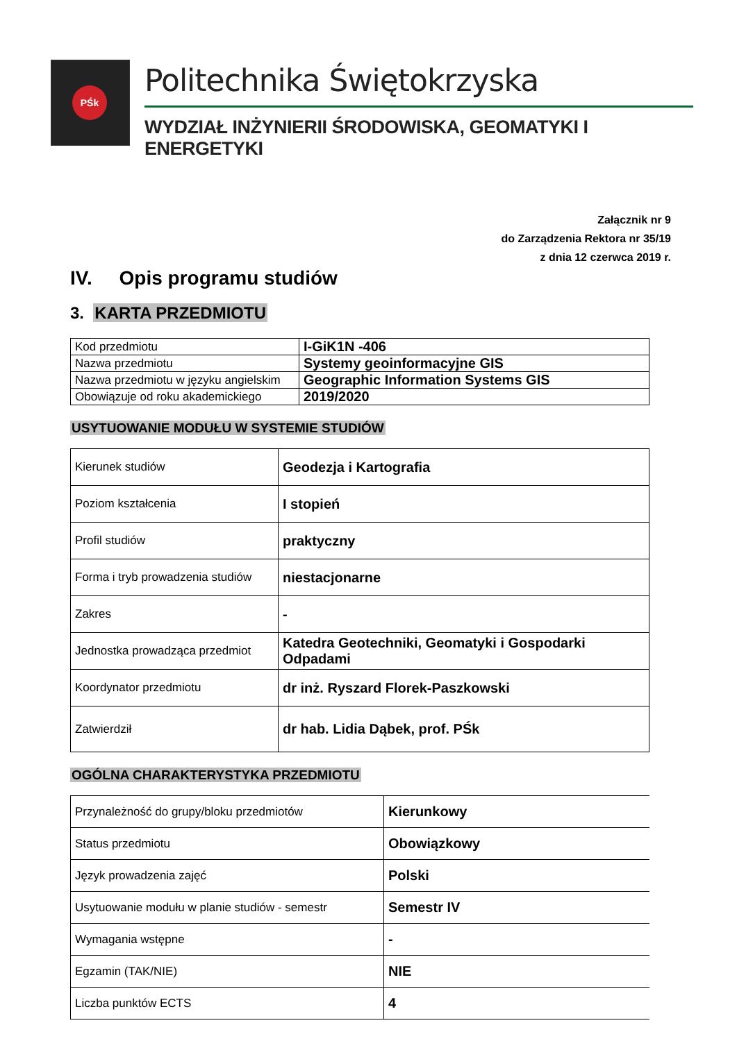PŚk Politechnika Świętokrzyska
WYDZIAŁ INŻYNIERII ŚRODOWISKA, GEOMATYKI I ENERGETYKI
Załącznik nr 9
do Zarządzenia Rektora nr 35/19
z dnia 12 czerwca 2019 r.
IV. Opis programu studiów
3. KARTA PRZEDMIOTU
| Kod przedmiotu | I-GiK1N -406 |
| Nazwa przedmiotu | Systemy geoinformacyjne GIS |
| Nazwa przedmiotu w języku angielskim | Geographic Information Systems GIS |
| Obowiązuje od roku akademickiego | 2019/2020 |
USYTUOWANIE MODUŁU W SYSTEMIE STUDIÓW
| Kierunek studiów | Geodezja i Kartografia |
| Poziom kształcenia | I stopień |
| Profil studiów | praktyczny |
| Forma i tryb prowadzenia studiów | niestacjonarne |
| Zakres | - |
| Jednostka prowadząca przedmiot | Katedra Geotechniki, Geomatyki i Gospodarki Odpadami |
| Koordynator przedmiotu | dr inż. Ryszard Florek-Paszkowski |
| Zatwierdził | dr hab. Lidia Dąbek, prof. PŚk |
OGÓLNA CHARAKTERYSTYKA PRZEDMIOTU
| Przynależność do grupy/bloku przedmiotów | Kierunkowy |
| Status przedmiotu | Obowiązkowy |
| Język prowadzenia zajęć | Polski |
| Usytuowanie modułu w planie studiów - semestr | Semestr IV |
| Wymagania wstępne | - |
| Egzamin (TAK/NIE) | NIE |
| Liczba punktów ECTS | 4 |